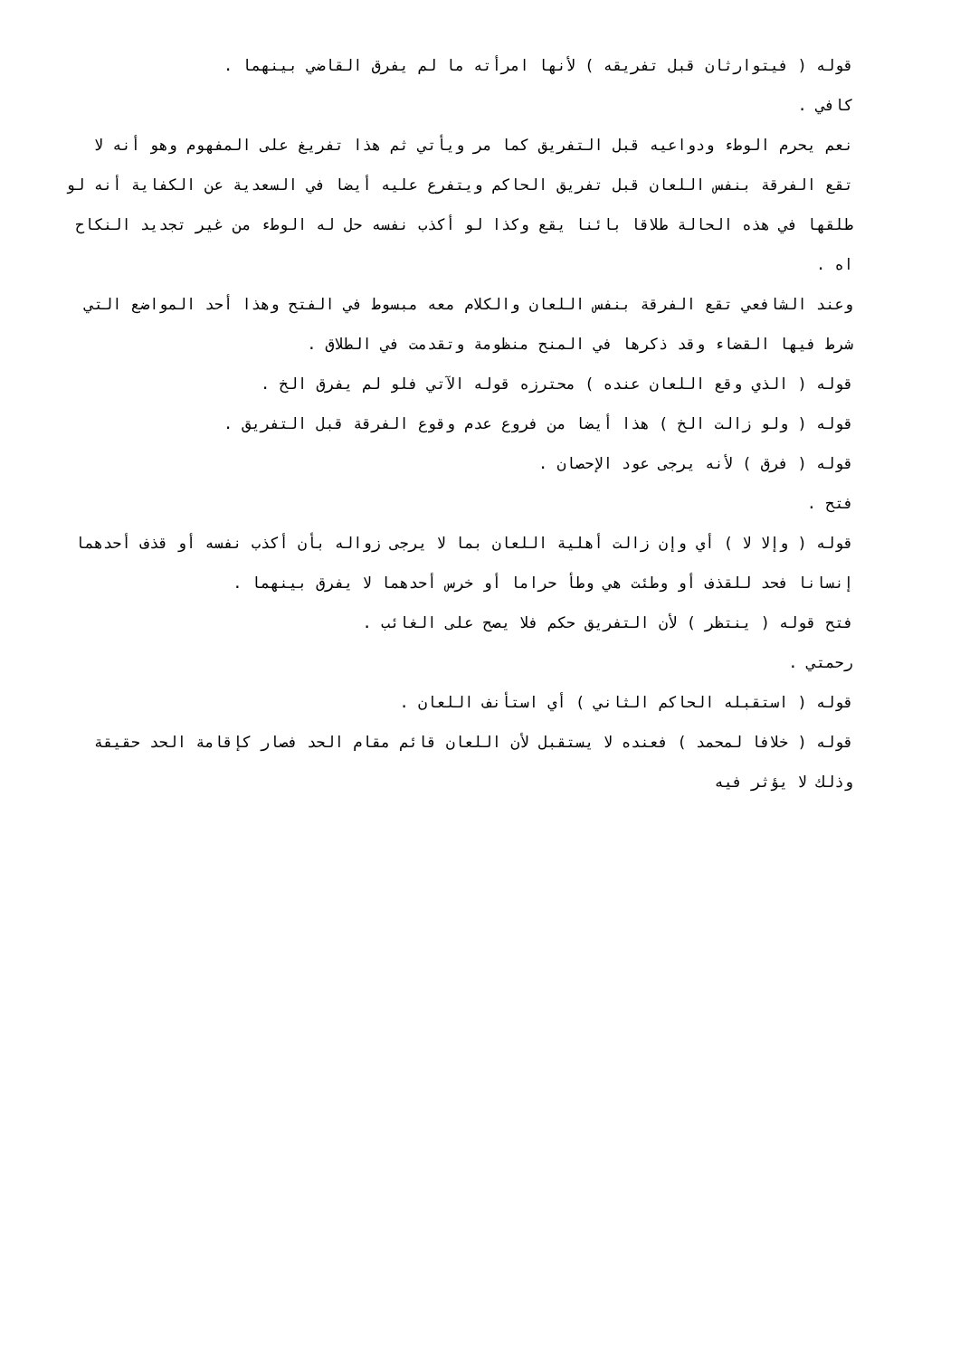قوله ( فيتوارثان قبل تفريقه ) لأنها امرأته ما لم يفرق القاضي بينهما .
كافي .
نعم يحرم الوطء ودواعيه قبل التفريق كما مر ويأتي ثم هذا تفريغ على المفهوم وهو أنه لا تقع الفرقة بنفس اللعان قبل تفريق الحاكم ويتفرع عليه أيضا في السعدية عن الكفاية أنه لو طلقها في هذه الحالة طلاقا بائنا يقع وكذا لو أكذب نفسه حل له الوطء من غير تجديد النكاح اه .
وعند الشافعي تقع الفرقة بنفس اللعان والكلام معه مبسوط في الفتح وهذا أحد المواضع التي شرط فيها القضاء وقد ذكرها في المنح منظومة وتقدمت في الطلاق .
قوله ( الذي وقع اللعان عنده ) محترزه قوله الآتي فلو لم يفرق الخ .
قوله ( ولو زالت الخ ) هذا أيضا من فروع عدم وقوع الفرقة قبل التفريق .
قوله ( فرق ) لأنه يرجى عود الإحصان .
فتح .
قوله ( وإلا لا ) أي وإن زالت أهلية اللعان بما لا يرجى زواله بأن أكذب نفسه أو قذف أحدهما إنسانا فحد للقذف أو وطئت هي وطأ حراما أو خرس أحدهما لا يفرق بينهما .
فتح قوله ( ينتظر ) لأن التفريق حكم فلا يصح على الغائب .
رحمتي .
قوله ( استقبله الحاكم الثاني ) أي استأنف اللعان .
قوله ( خلافا لمحمد ) فعنده لا يستقبل لأن اللعان قائم مقام الحد فصار كإقامة الحد حقيقة وذلك لا يؤثر فيه